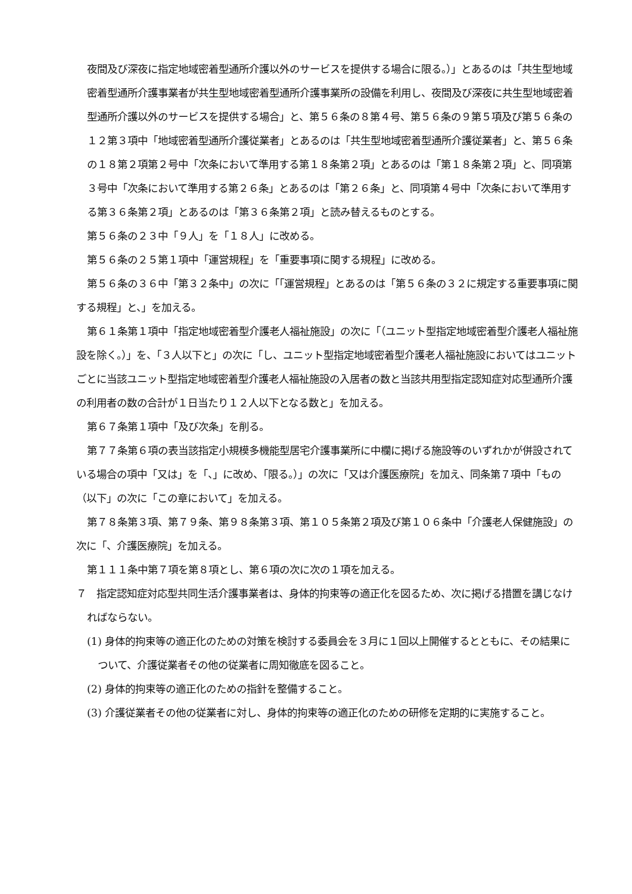夜間及び深夜に指定地域密着型通所介護以外のサービスを提供する場合に限る。）」とあるのは「共生型地域密着型通所介護事業者が共生型地域密着型通所介護事業所の設備を利用し、夜間及び深夜に共生型地域密着型通所介護以外のサービスを提供する場合」と、第５６条の８第４号、第５６条の９第５項及び第５６条の１２第３項中「地域密着型通所介護従業者」とあるのは「共生型地域密着型通所介護従業者」と、第５６条の１８第２項第２号中「次条において準用する第１８条第２項」とあるのは「第１８条第２項」と、同項第３号中「次条において準用する第２６条」とあるのは「第２６条」と、同項第４号中「次条において準用する第３６条第２項」とあるのは「第３６条第２項」と読み替えるものとする。
第５６条の２３中「９人」を「１８人」に改める。
第５６条の２５第１項中「運営規程」を「重要事項に関する規程」に改める。
第５６条の３６中「第３２条中」の次に「「運営規程」とあるのは「第５６条の３２に規定する重要事項に関する規程」と、」を加える。
第６１条第１項中「指定地域密着型介護老人福祉施設」の次に「（ユニット型指定地域密着型介護老人福祉施設を除く。）」を、「３人以下と」の次に「し、ユニット型指定地域密着型介護老人福祉施設においてはユニットごとに当該ユニット型指定地域密着型介護老人福祉施設の入居者の数と当該共用型指定認知症対応型通所介護の利用者の数の合計が１日当たり１２人以下となる数と」を加える。
第６７条第１項中「及び次条」を削る。
第７７条第６項の表当該指定小規模多機能型居宅介護事業所に中欄に掲げる施設等のいずれかが併設されている場合の項中「又は」を「、」に改め、「限る。）」の次に「又は介護医療院」を加え、同条第７項中「もの（以下」の次に「この章において」を加える。
第７８条第３項、第７９条、第９８条第３項、第１０５条第２項及び第１０６条中「介護老人保健施設」の次に「、介護医療院」を加える。
第１１１条中第７項を第８項とし、第６項の次に次の１項を加える。
７　指定認知症対応型共同生活介護事業者は、身体的拘束等の適正化を図るため、次に掲げる措置を講じなければならない。
(1) 身体的拘束等の適正化のための対策を検討する委員会を３月に１回以上開催するとともに、その結果について、介護従業者その他の従業者に周知徹底を図ること。
(2) 身体的拘束等の適正化のための指針を整備すること。
(3) 介護従業者その他の従業者に対し、身体的拘束等の適正化のための研修を定期的に実施すること。